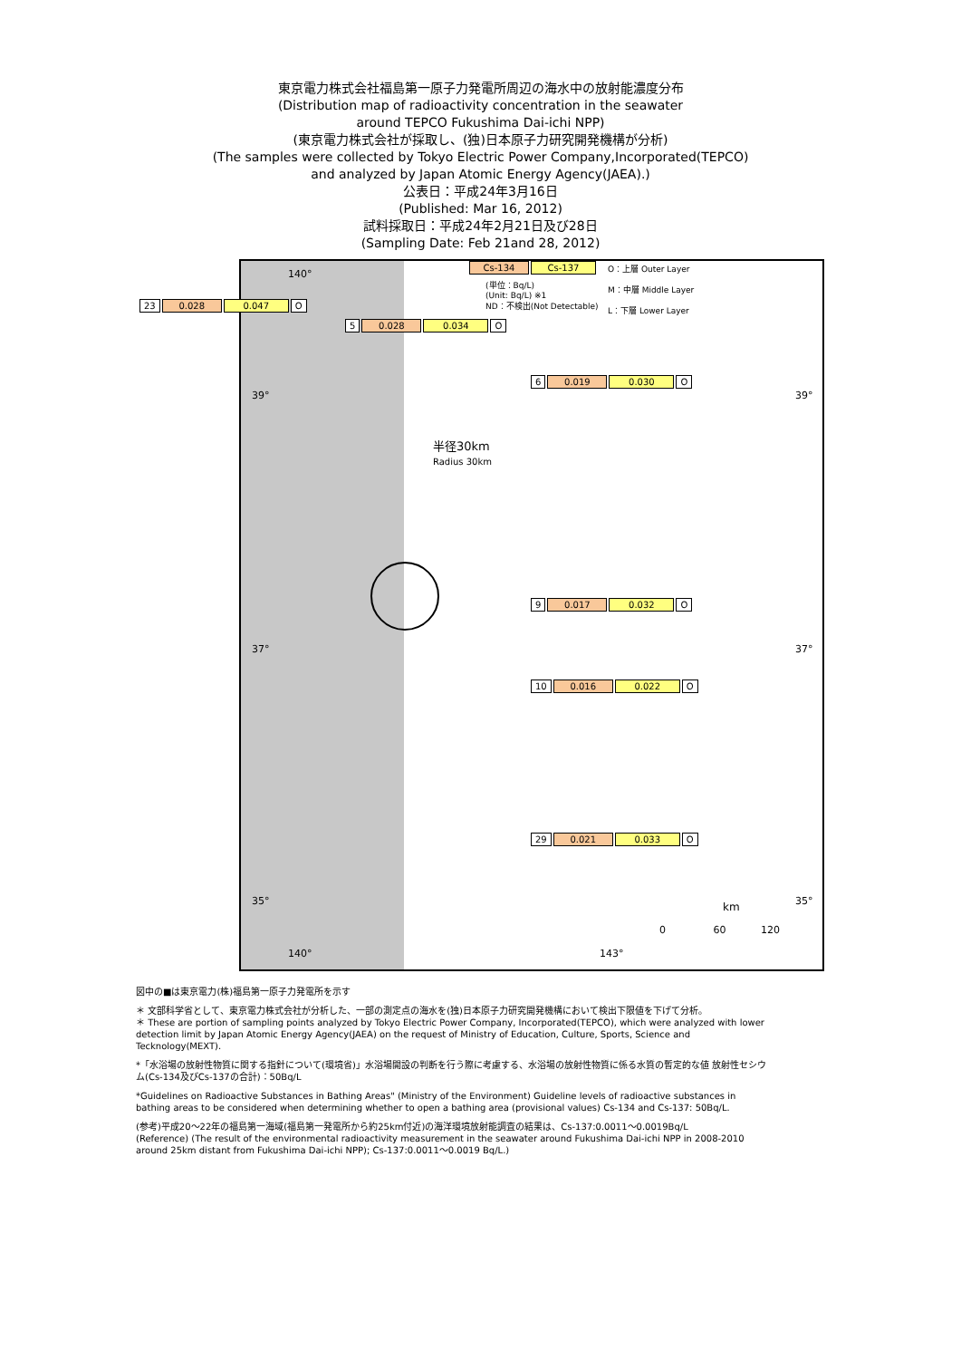東京電力株式会社福島第一原子力発電所周辺の海水中の放射能濃度分布
(Distribution map of radioactivity concentration in the seawater
around TEPCO Fukushima Dai-ichi NPP)
(東京電力株式会社が採取し、(独)日本原子力研究開発機構が分析)
(The samples were collected by Tokyo Electric Power Company,Incorporated(TEPCO)
and analyzed by Japan Atomic Energy Agency(JAEA).)
公表日：平成24年3月16日
(Published: Mar 16, 2012)
試料採取日：平成24年2月21日及び28日
(Sampling Date: Feb 21and 28, 2012)
Cs-134 Cs-137
(単位：Bq/L)
(Unit: Bq/L) ※1
ND：不検出(Not Detectable)
O：上層 Outer Layer
M：中層 Middle Layer
L：下層 Lower Layer
23 0.028 0.047 O
5 0.028 0.034 O
6 0.019 0.030 O
半径30km
Radius 30km
9 0.017 0.032 O
10 0.016 0.022 O
29 0.021 0.033 O
140°
39° 39°
37° 37°
35° 35°
km
0 60 120
140° 143°
図中の■は東京電力(株)福島第一原子力発電所を示す
＊ 文部科学省として、東京電力株式会社が分析した、一部の測定点の海水を(独)日本原子力研究開発機構において検出下限値を下げて分析。
＊ These are portion of sampling points analyzed by Tokyo Electric Power Company, Incorporated(TEPCO), which were analyzed with lower detection limit by Japan Atomic Energy Agency(JAEA) on the request of Ministry of Education, Culture, Sports, Science and Tecknology(MEXT).
*「水浴場の放射性物質に関する指針について(環境省)」水浴場開設の判断を行う際に考慮する、水浴場の放射性物質に係る水質の暫定的な値 放射性セシウム(Cs-134及びCs-137の合計)：50Bq/L
*Guidelines on Radioactive Substances in Bathing Areas" (Ministry of the Environment) Guideline levels of radioactive substances in bathing areas to be considered when determining whether to open a bathing area (provisional values) Cs-134 and Cs-137: 50Bq/L.
(参考)平成20～22年の福島第一海域(福島第一発電所から約25km付近)の海洋環境放射能調査の結果は、Cs-137:0.0011～0.0019Bq/L
(Reference) (The result of the environmental radioactivity measurement in the seawater around Fukushima Dai-ichi NPP in 2008-2010 around 25km distant from Fukushima Dai-ichi NPP); Cs-137:0.0011～0.0019 Bq/L.)